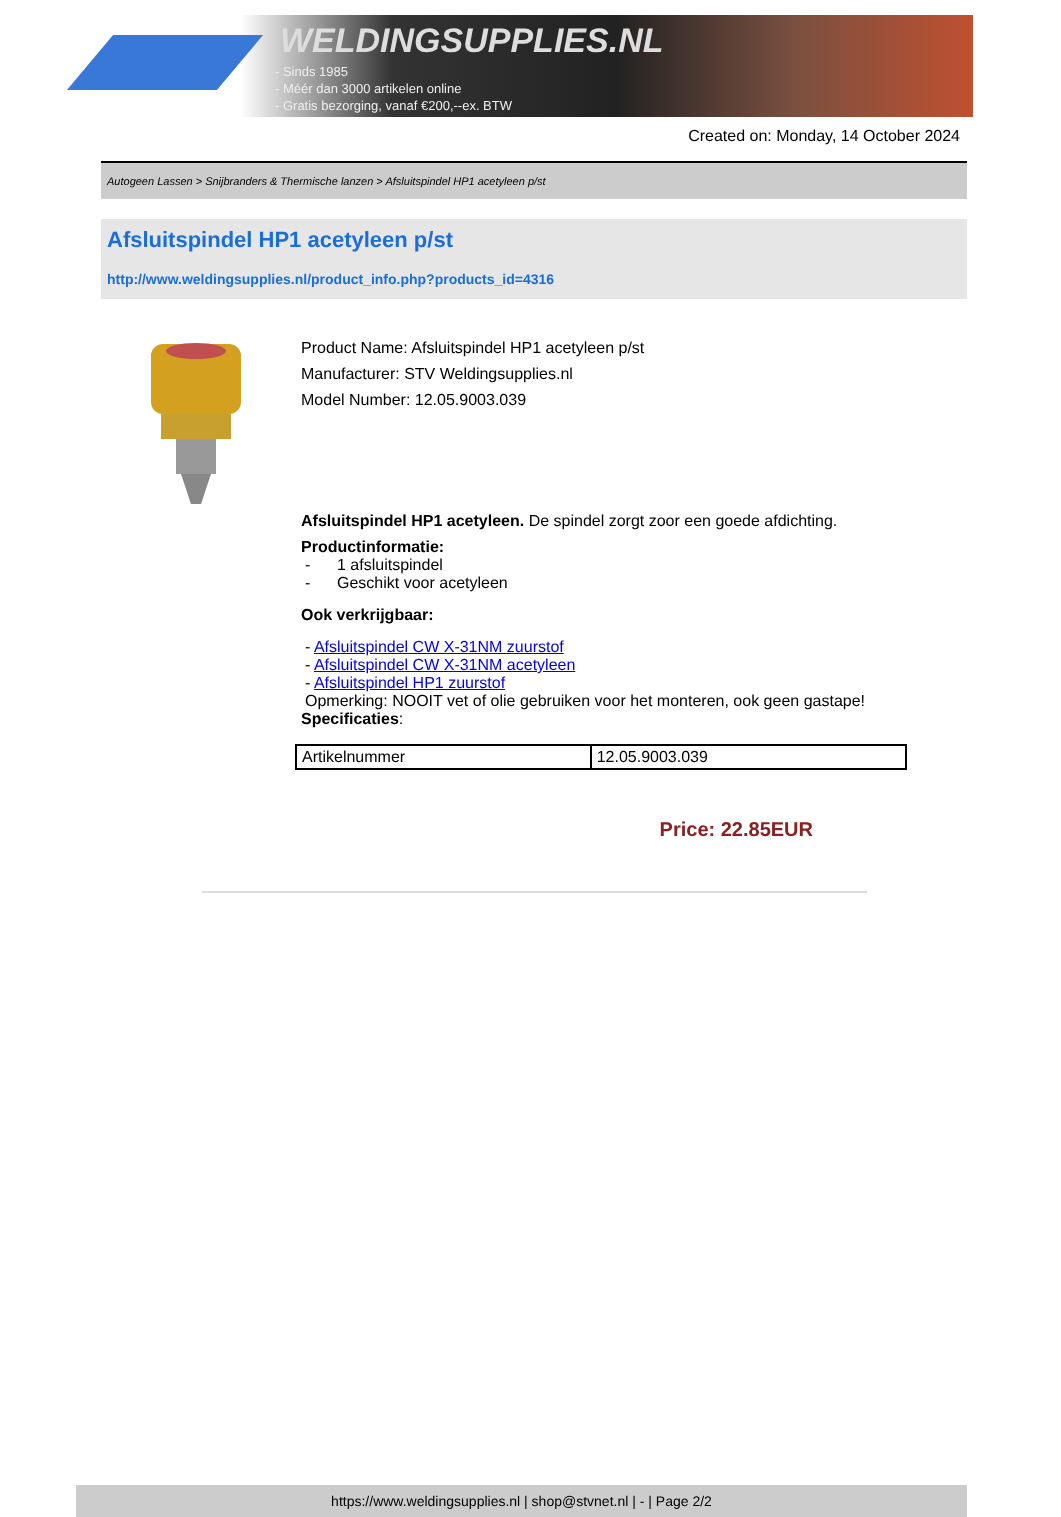WELDINGSUPPLIES.NL
- Sinds 1985
- Méér dan 3000 artikelen online
- Gratis bezorging, vanaf €200,--ex. BTW
Created on: Monday, 14 October 2024
Autogeen Lassen > Snijbranders & Thermische lanzen > Afsluitspindel HP1 acetyleen p/st
Afsluitspindel HP1 acetyleen p/st
http://www.weldingsupplies.nl/product_info.php?products_id=4316
Product Name: Afsluitspindel HP1 acetyleen p/st
Manufacturer: STV Weldingsupplies.nl
Model Number: 12.05.9003.039
Afsluitspindel HP1 acetyleen. De spindel zorgt zoor een goede afdichting.
Productinformatie:
- 1 afsluitspindel
- Geschikt voor acetyleen
Ook verkrijgbaar:
- Afsluitspindel CW X-31NM zuurstof
- Afsluitspindel CW X-31NM acetyleen
- Afsluitspindel HP1 zuurstof
Opmerking: NOOIT vet of olie gebruiken voor het monteren, ook geen gastape!
Specificaties:
| Artikelnummer | 12.05.9003.039 |
Price: 22.85EUR
https://www.weldingsupplies.nl | shop@stvnet.nl | - | Page 2/2